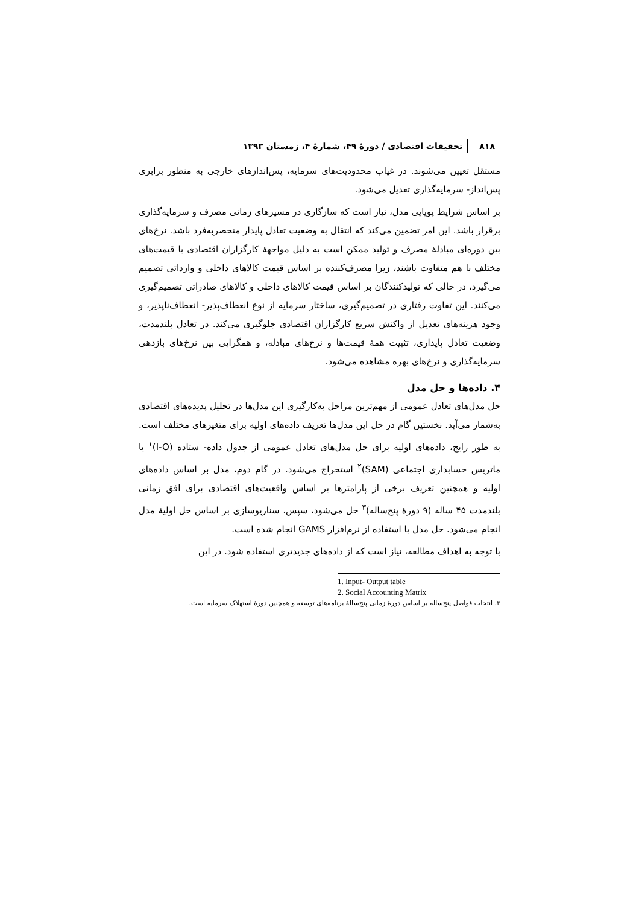۸۱۸ تحقیقات اقتصادی / دورهٔ ۴۹، شمارهٔ ۴، زمستان ۱۳۹۳
مستقل تعیین می‌شوند. در غیاب محدودیت‌های سرمایه، پس‌اندازهای خارجی به منظور برابری پس‌انداز- سرمایه‌گذاری تعدیل می‌شود.
بر اساس شرایط پویایی مدل، نیاز است که سازگاری در مسیرهای زمانی مصرف و سرمایه‌گذاری برقرار باشد. این امر تضمین می‌کند که انتقال به وضعیت تعادل پایدار منحصربه‌فرد باشد. نرخ‌های بین دوره‌ای مبادلهٔ مصرف و تولید ممکن است به دلیل مواجههٔ کارگزاران اقتصادی با قیمت‌های مختلف با هم متفاوت باشند، زیرا مصرف‌کننده بر اساس قیمت کالاهای داخلی و وارداتی تصمیم می‌گیرد، در حالی که تولیدکنندگان بر اساس قیمت کالاهای داخلی و کالاهای صادراتی تصمیم‌گیری می‌کنند. این تفاوت رفتاری در تصمیم‌گیری، ساختار سرمایه از نوع انعطاف‌پذیر- انعطاف‌ناپذیر، و وجود هزینه‌های تعدیل از واکنش سریع کارگزاران اقتصادی جلوگیری می‌کند. در تعادل بلندمدت، وضعیت تعادل پایداری، تثبیت همهٔ قیمت‌ها و نرخ‌های مبادله، و همگرایی بین نرخ‌های بازدهی سرمایه‌گذاری و نرخ‌های بهره مشاهده می‌شود.
۴. داده‌ها و حل مدل
حل مدل‌های تعادل عمومی از مهم‌ترین مراحل به‌کارگیری این مدل‌ها در تحلیل پدیده‌های اقتصادی به‌شمار می‌آید. نخستین گام در حل این مدل‌ها تعریف داده‌های اولیه برای متغیرهای مختلف است. به طور رایج، داده‌های اولیه برای حل مدل‌های تعادل عمومی از جدول داده- ستاده (I-O)<sup>۱</sup> یا ماتریس حسابداری اجتماعی (SAM)<sup>۲</sup> استخراج می‌شود. در گام دوم، مدل بر اساس داده‌های اولیه و همچنین تعریف برخی از پارامترها بر اساس واقعیت‌های اقتصادی برای افق زمانی بلندمدت ۴۵ ساله (۹ دورهٔ پنج‌ساله)<sup>۳</sup> حل می‌شود، سپس، سناریوسازی بر اساس حل اولیهٔ مدل انجام می‌شود. حل مدل با استفاده از نرم‌افزار GAMS انجام شده است.
با توجه به اهداف مطالعه، نیاز است که از داده‌های جدیدتری استفاده شود. در این
1. Input- Output table
2. Social Accounting Matrix
۳. انتخاب فواصل پنج‌ساله بر اساس دورهٔ زمانی پنج‌سالهٔ برنامه‌های توسعه و همچنین دورهٔ استهلاک سرمایه است.